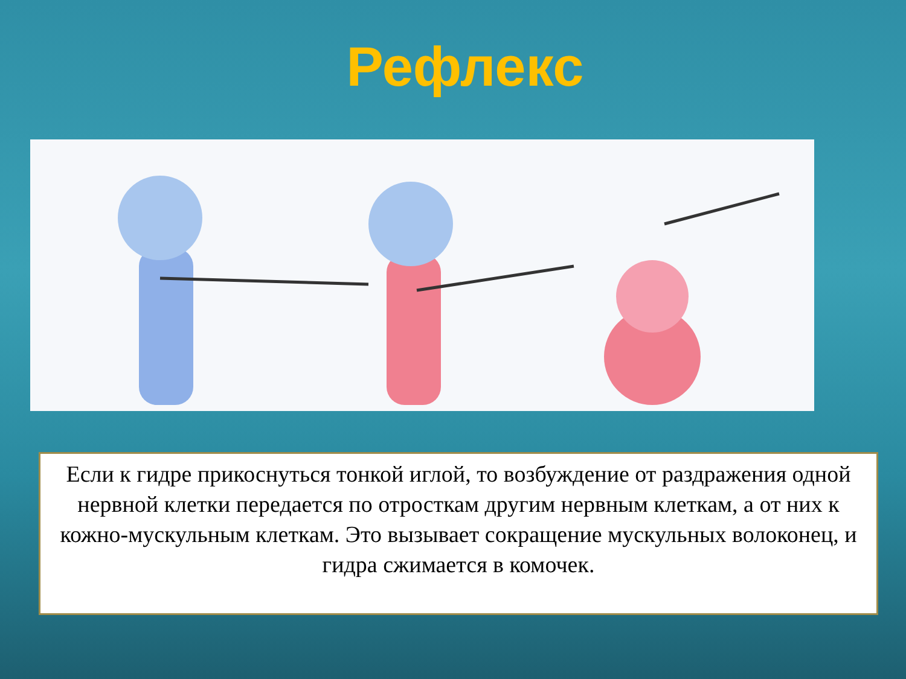Рефлекс
Если к гидре прикоснуться тонкой иглой, то возбуждение от раздражения одной нервной клетки передается по отросткам другим нервным клеткам, а от них к кожно-мускульным клеткам. Это вызывает сокращение мускульных волоконец, и гидра сжимается в комочек.